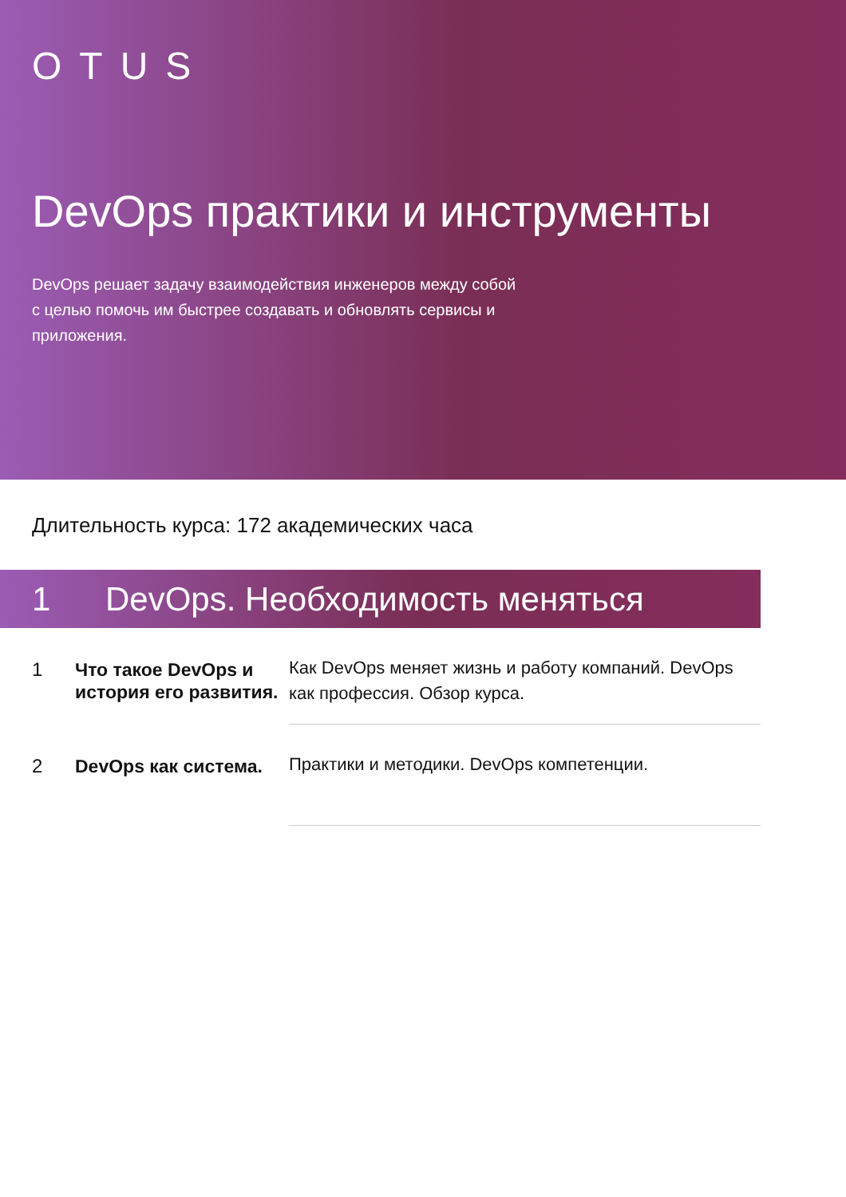OTUS
DevOps практики и инструменты
DevOps решает задачу взаимодействия инженеров между собой с целью помочь им быстрее создавать и обновлять сервисы и приложения.
Длительность курса: 172 академических часа
1 DevOps. Необходимость меняться
1
Что такое DevOps и история его развития.
Как DevOps меняет жизнь и работу компаний. DevOps как профессия. Обзор курса.
2
DevOps как система.
Практики и методики. DevOps компетенции.